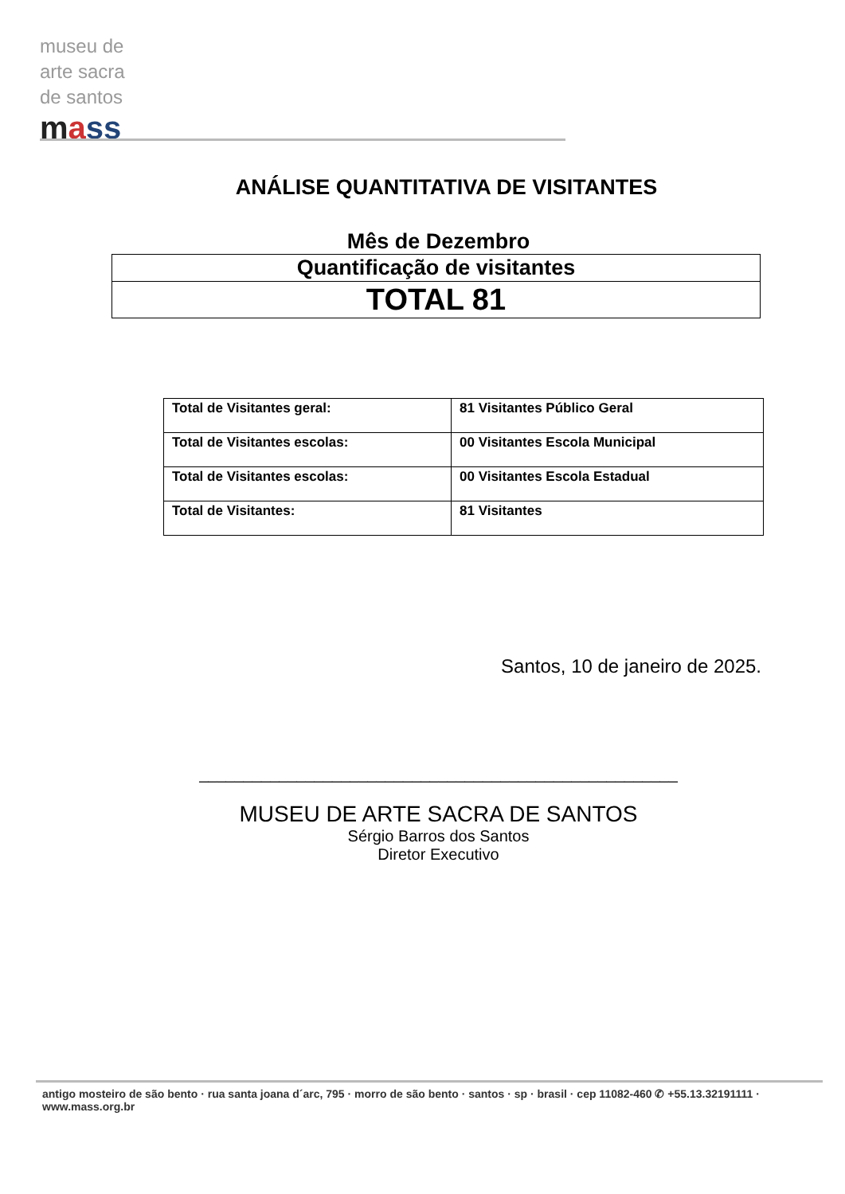museu de
arte sacra
de santos
mass
ANÁLISE QUANTITATIVA DE VISITANTES
Mês de Dezembro
| Quantificação de visitantes |
| TOTAL 81 |
| Total de Visitantes geral: | 81 Visitantes Público Geral |
| Total de Visitantes escolas: | 00 Visitantes Escola Municipal |
| Total de Visitantes escolas: | 00 Visitantes Escola Estadual |
| Total de Visitantes: | 81 Visitantes |
Santos, 10 de janeiro de 2025.
______________________________________________________
MUSEU DE ARTE SACRA DE SANTOS
Sérgio Barros dos Santos
Diretor Executivo
antigo mosteiro de são bento · rua santa joana d´arc, 795 · morro de são bento · santos · sp · brasil · cep 11082-460 ✆ +55.13.32191111 · www.mass.org.br